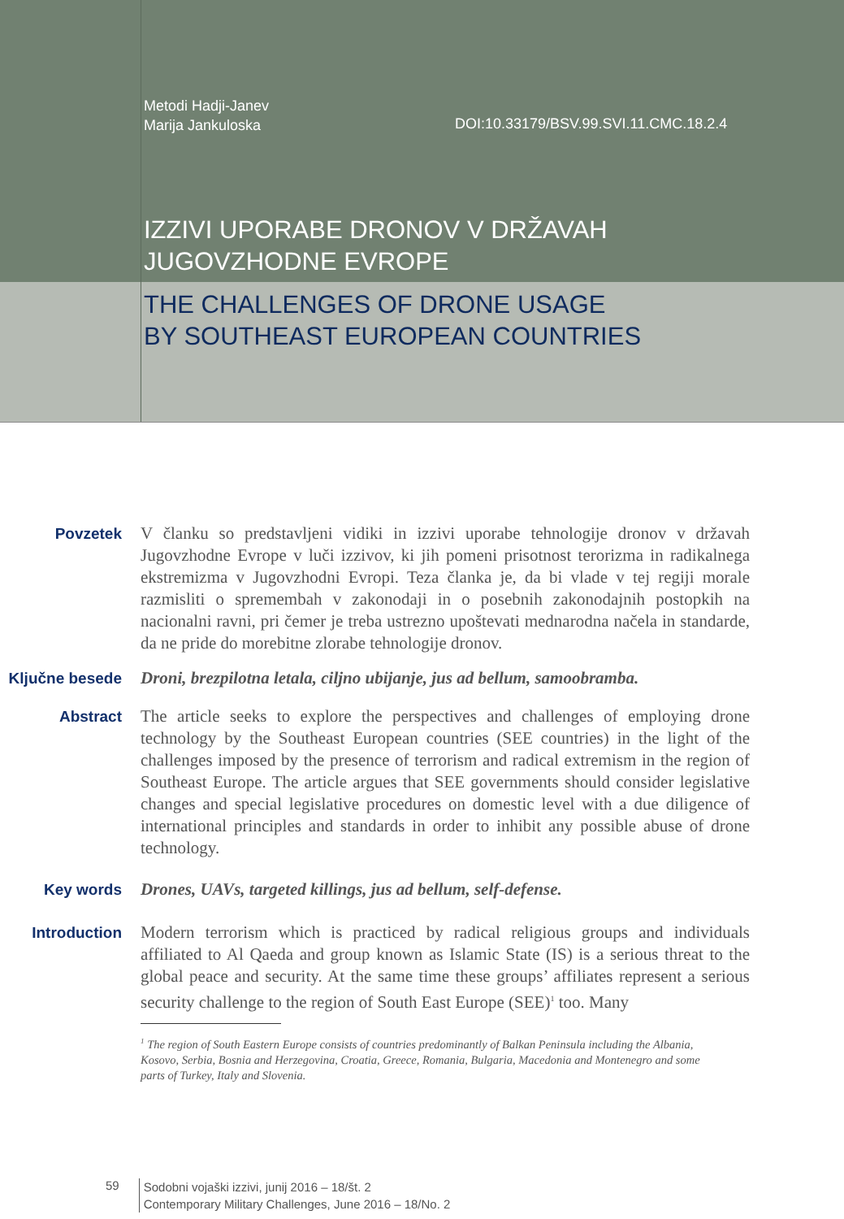Metodi Hadji-Janev
Marija Jankuloska
DOI:10.33179/BSV.99.SVI.11.CMC.18.2.4
IZZIVI UPORABE DRONOV V DRŽAVAH
JUGOVZHODNE EVROPE
THE CHALLENGES OF DRONE USAGE
BY SOUTHEAST EUROPEAN COUNTRIES
Povzetek
V članku so predstavljeni vidiki in izzivi uporabe tehnologije dronov v državah Jugovzhodne Evrope v luči izzivov, ki jih pomeni prisotnost terorizma in radikalnega ekstremizma v Jugovzhodni Evropi. Teza članka je, da bi vlade v tej regiji morale razmisliti o spremembah v zakonodaji in o posebnih zakonodajnih postopkih na nacionalni ravni, pri čemer je treba ustrezno upoštevati mednarodna načela in standarde, da ne pride do morebitne zlorabe tehnologije dronov.
Ključne besede
Droni, brezpilotna letala, ciljno ubijanje, jus ad bellum, samoobramba.
Abstract
The article seeks to explore the perspectives and challenges of employing drone technology by the Southeast European countries (SEE countries) in the light of the challenges imposed by the presence of terrorism and radical extremism in the region of Southeast Europe. The article argues that SEE governments should consider legislative changes and special legislative procedures on domestic level with a due diligence of international principles and standards in order to inhibit any possible abuse of drone technology.
Key words
Drones, UAVs, targeted killings, jus ad bellum, self-defense.
Introduction
Modern terrorism which is practiced by radical religious groups and individuals affiliated to Al Qaeda and group known as Islamic State (IS) is a serious threat to the global peace and security. At the same time these groups’ affiliates represent a serious security challenge to the region of South East Europe (SEE)<sup>1</sup> too. Many
<sup>1</sup> The region of South Eastern Europe consists of countries predominantly of Balkan Peninsula including the Albania, Kosovo, Serbia, Bosnia and Herzegovina, Croatia, Greece, Romania, Bulgaria, Macedonia and Montenegro and some parts of Turkey, Italy and Slovenia.
59
Sodobni vojaški izzivi, junij 2016 – 18/št. 2
Contemporary Military Challenges, June 2016 – 18/No. 2